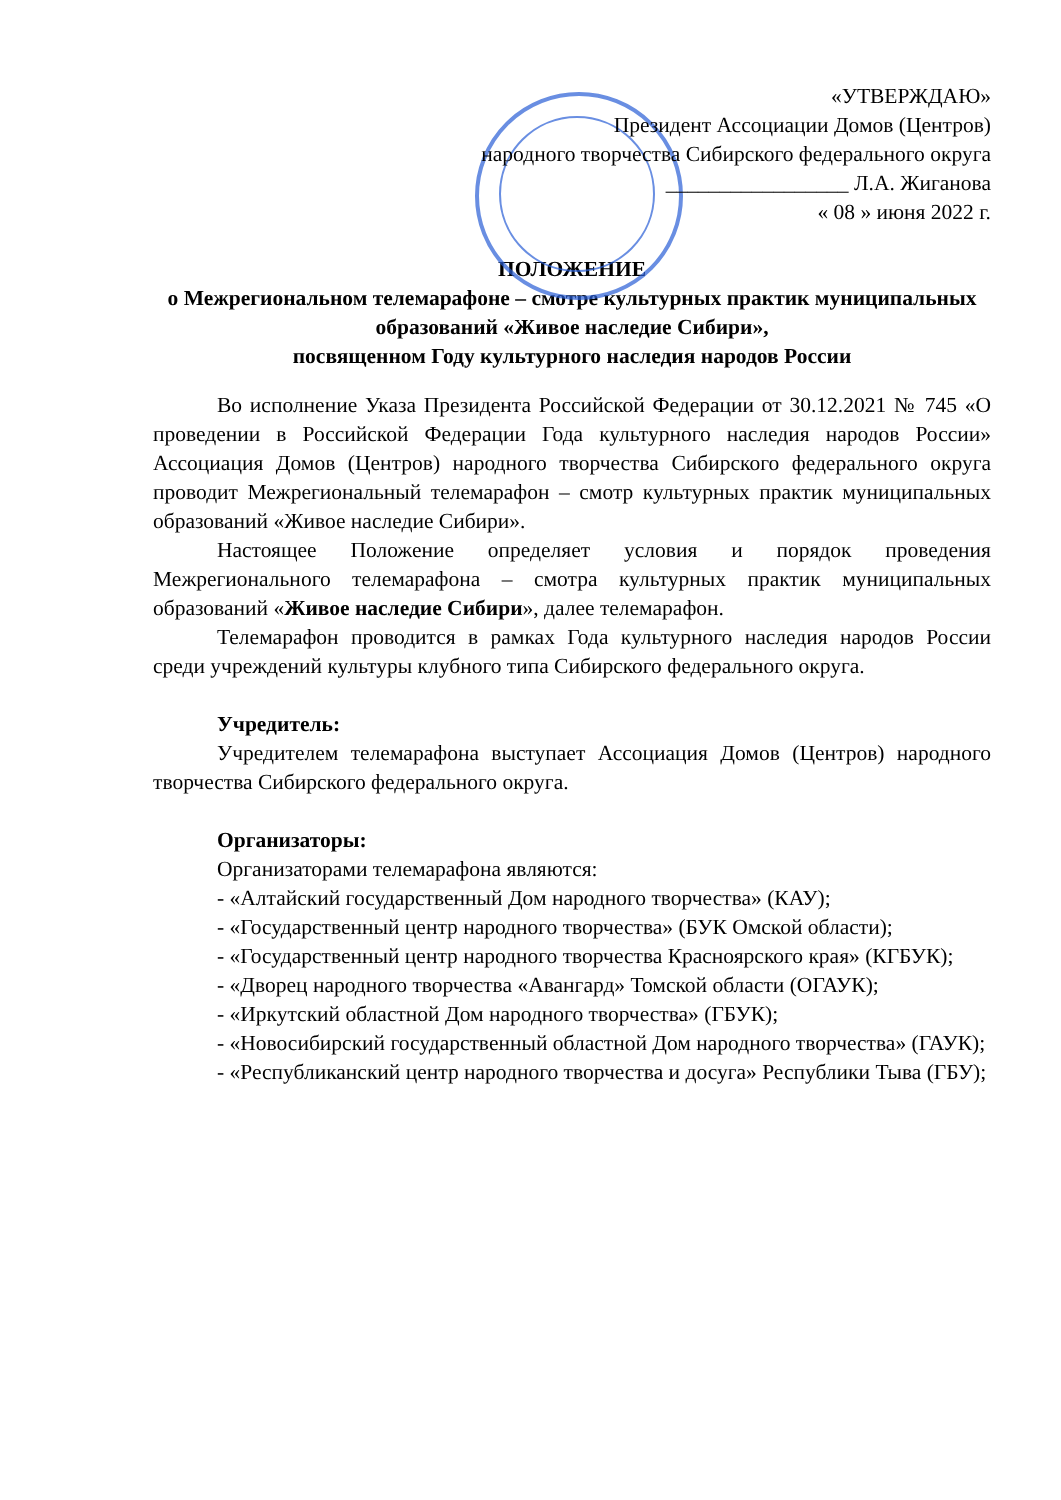«УТВЕРЖДАЮ»
Президент Ассоциации Домов (Центров)
народного творчества Сибирского федерального округа
_________________ Л.А. Жиганова
« 08 » июня 2022 г.
ПОЛОЖЕНИЕ
о Межрегиональном телемарафоне – смотре культурных практик муниципальных образований «Живое наследие Сибири»,
посвященном Году культурного наследия народов России
Во исполнение Указа Президента Российской Федерации от 30.12.2021 № 745 «О проведении в Российской Федерации Года культурного наследия народов России» Ассоциация Домов (Центров) народного творчества Сибирского федерального округа проводит Межрегиональный телемарафон – смотр культурных практик муниципальных образований «Живое наследие Сибири».
Настоящее Положение определяет условия и порядок проведения Межрегионального телемарафона – смотра культурных практик муниципальных образований «Живое наследие Сибири», далее телемарафон.
Телемарафон проводится в рамках Года культурного наследия народов России среди учреждений культуры клубного типа Сибирского федерального округа.
Учредитель:
Учредителем телемарафона выступает Ассоциация Домов (Центров) народного творчества Сибирского федерального округа.
Организаторы:
Организаторами телемарафона являются:
- «Алтайский государственный Дом народного творчества» (КАУ);
- «Государственный центр народного творчества» (БУК Омской области);
- «Государственный центр народного творчества Красноярского края» (КГБУК);
- «Дворец народного творчества «Авангард» Томской области (ОГАУК);
- «Иркутский областной Дом народного творчества» (ГБУК);
- «Новосибирский государственный областной Дом народного творчества» (ГАУК);
- «Республиканский центр народного творчества и досуга» Республики Тыва (ГБУ);